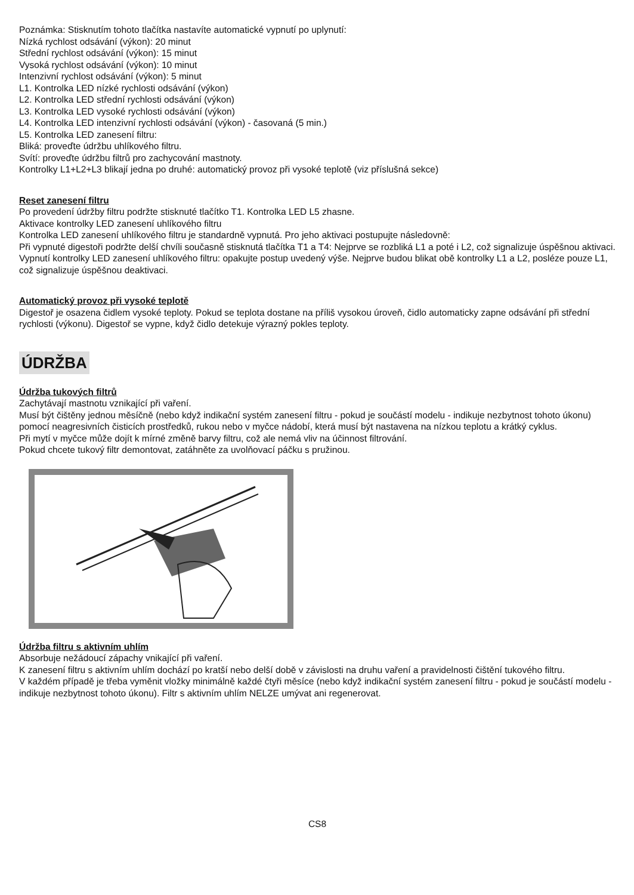Poznámka: Stisknutím tohoto tlačítka nastavíte automatické vypnutí po uplynutí:
Nízká rychlost odsávání (výkon): 20 minut
Střední rychlost odsávání (výkon): 15 minut
Vysoká rychlost odsávání (výkon): 10 minut
Intenzivní rychlost odsávání (výkon): 5 minut
L1. Kontrolka LED nízké rychlosti odsávání (výkon)
L2. Kontrolka LED střední rychlosti odsávání (výkon)
L3. Kontrolka LED vysoké rychlosti odsávání (výkon)
L4. Kontrolka LED intenzivní rychlosti odsávání (výkon) - časovaná (5 min.)
L5. Kontrolka LED zanesení filtru:
Bliká: proveďte údržbu uhlíkového filtru.
Svítí: proveďte údržbu filtrů pro zachycování mastnoty.
Kontrolky L1+L2+L3 blikají jedna po druhé: automatický provoz při vysoké teplotě (viz příslušná sekce)
Reset zanesení filtru
Po provedení údržby filtru podržte stisknuté tlačítko T1. Kontrolka LED L5 zhasne.
Aktivace kontrolky LED zanesení uhlíkového filtru
Kontrolka LED zanesení uhlíkového filtru je standardně vypnutá. Pro jeho aktivaci postupujte následovně:
Při vypnuté digestoři podržte delší chvíli současně stisknutá tlačítka T1 a T4: Nejprve se rozbliká L1 a poté i L2, což signalizuje úspěšnou aktivaci.
Vypnutí kontrolky LED zanesení uhlíkového filtru: opakujte postup uvedený výše. Nejprve budou blikat obě kontrolky L1 a L2, posléze pouze L1, což signalizuje úspěšnou deaktivaci.
Automatický provoz při vysoké teplotě
Digestoř je osazena čidlem vysoké teploty. Pokud se teplota dostane na příliš vysokou úroveň, čidlo automaticky zapne odsávání při střední rychlosti (výkonu). Digestoř se vypne, když čidlo detekuje výrazný pokles teploty.
ÚDRŽBA
Údržba tukových filtrů
Zachytávají mastnotu vznikající při vaření.
Musí být čištěny jednou měsíčně (nebo když indikační systém zanesení filtru - pokud je součástí modelu - indikuje nezbytnost tohoto úkonu) pomocí neagresivních čisticích prostředků, rukou nebo v myčce nádobí, která musí být nastavena na nízkou teplotu a krátký cyklus.
Při mytí v myčce může dojít k mírné změně barvy filtru, což ale nemá vliv na účinnost filtrování.
Pokud chcete tukový filtr demontovat, zatáhněte za uvolňovací páčku s pružinou.
Údržba filtru s aktivním uhlím
Absorbuje nežádoucí zápachy vnikající při vaření.
K zanesení filtru s aktivním uhlím dochází po kratší nebo delší době v závislosti na druhu vaření a pravidelnosti čištění tukového filtru.
V každém případě je třeba vyměnit vložky minimálně každé čtyři měsíce (nebo když indikační systém zanesení filtru - pokud je součástí modelu - indikuje nezbytnost tohoto úkonu). Filtr s aktivním uhlím NELZE umývat ani regenerovat.
CS8